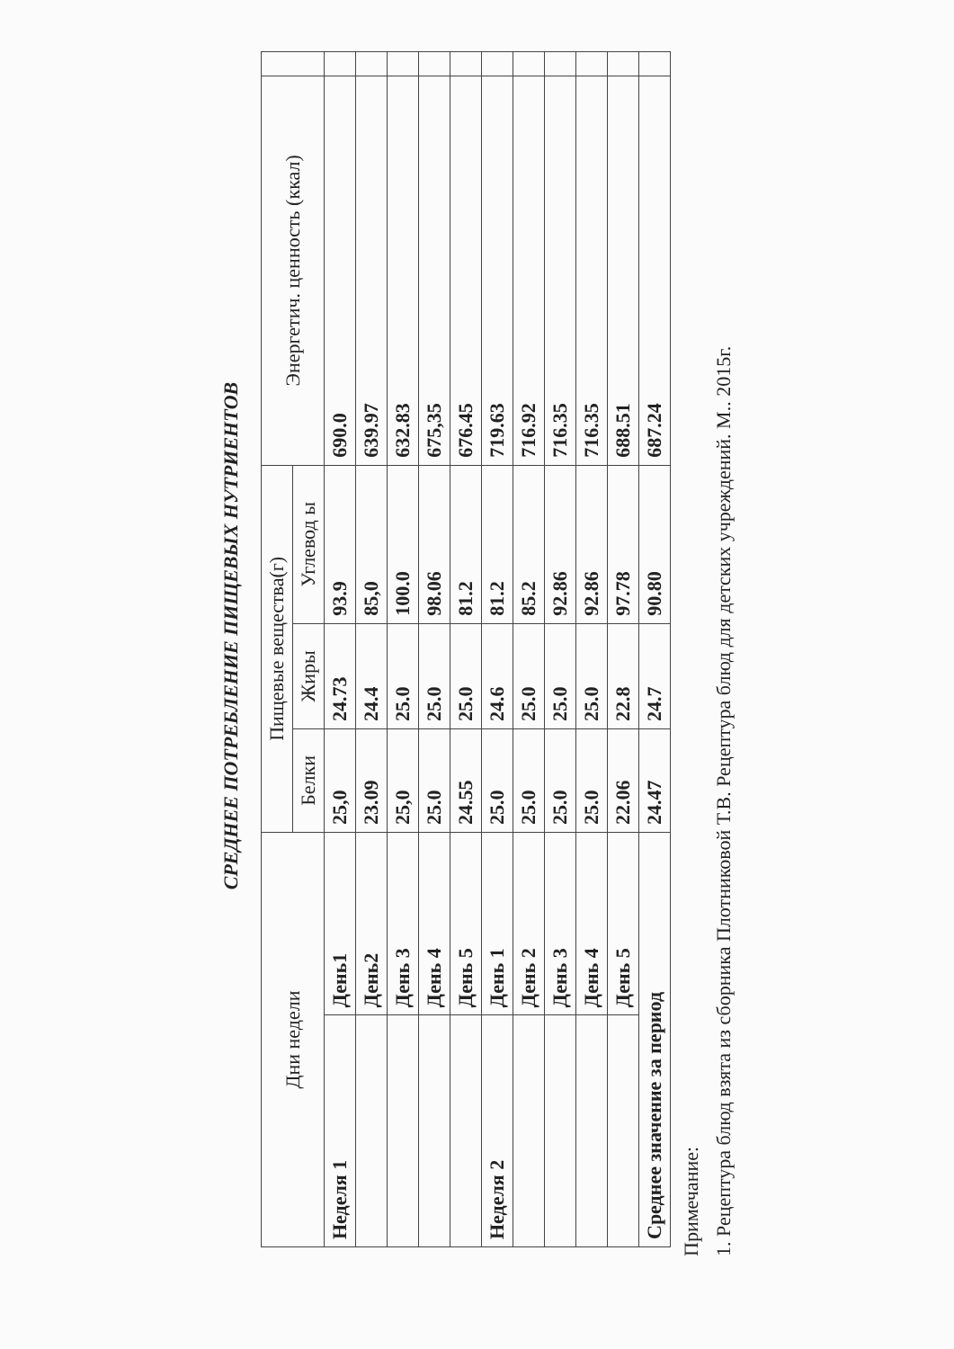СРЕДНЕЕ ПОТРЕБЛЕНИЕ ПИЩЕВЫХ НУТРИЕНТОВ
| Дни недели | | Пищевые вещества(г) | | | Энергетич. ценность (ккал) | |
| --- | --- | --- | --- | --- | --- | --- |
| | | Белки | Жиры | Углевод ы | | |
| Неделя 1 | День1 | 25,0 | 24.73 | 93.9 | 690.0 | |
| | День2 | 23.09 | 24.4 | 85,0 | 639.97 | |
| | День 3 | 25,0 | 25.0 | 100.0 | 632.83 | |
| | День 4 | 25.0 | 25.0 | 98.06 | 675,35 | |
| | День 5 | 24.55 | 25.0 | 81.2 | 676.45 | |
| Неделя 2 | День 1 | 25.0 | 24.6 | 81.2 | 719.63 | |
| | День 2 | 25.0 | 25.0 | 85.2 | 716.92 | |
| | День 3 | 25.0 | 25.0 | 92.86 | 716.35 | |
| | День 4 | 25.0 | 25.0 | 92.86 | 716.35 | |
| | День 5 | 22.06 | 22.8 | 97.78 | 688.51 | |
| Среднее значение за период | | 24.47 | 24.7 | 90.80 | 687.24 | |
Примечание:
1. Рецептура блюд взята из сборника Плотниковой Т.В. Рецептура блюд для детских учреждений. М.. 2015г.